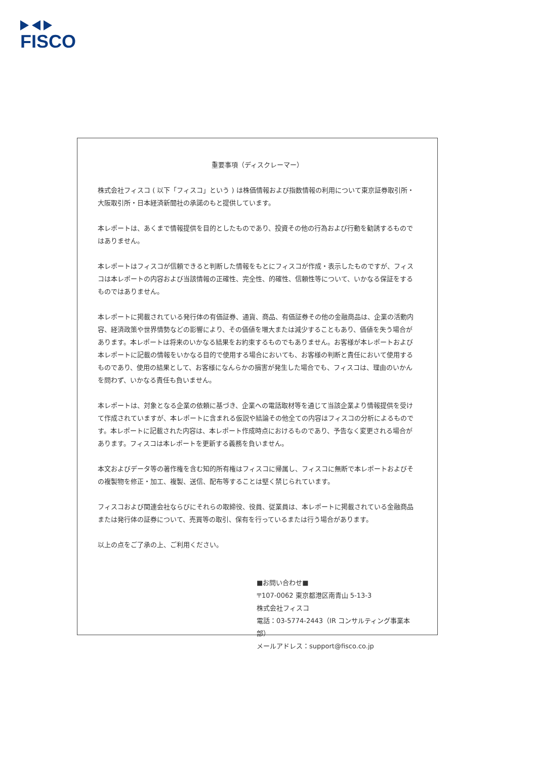FISCO
重要事項（ディスクレーマー）
株式会社フィスコ ( 以下「フィスコ」という ) は株価情報および指数情報の利用について東京証券取引所・大阪取引所・日本経済新聞社の承諾のもと提供しています。
本レポートは、あくまで情報提供を目的としたものであり、投資その他の行為および行動を勧誘するものではありません。
本レポートはフィスコが信頼できると判断した情報をもとにフィスコが作成・表示したものですが、フィスコは本レポートの内容および当該情報の正確性、完全性、的確性、信頼性等について、いかなる保証をするものではありません。
本レポートに掲載されている発行体の有価証券、通貨、商品、有価証券その他の金融商品は、企業の活動内容、経済政策や世界情勢などの影響により、その価値を増大または減少することもあり、価値を失う場合があります。本レポートは将来のいかなる結果をお約束するものでもありません。お客様が本レポートおよび本レポートに記載の情報をいかなる目的で使用する場合においても、お客様の判断と責任において使用するものであり、使用の結果として、お客様になんらかの損害が発生した場合でも、フィスコは、理由のいかんを問わず、いかなる責任も負いません。
本レポートは、対象となる企業の依頼に基づき、企業への電話取材等を通じて当該企業より情報提供を受けて作成されていますが、本レポートに含まれる仮説や結論その他全ての内容はフィスコの分析によるものです。本レポートに記載された内容は、本レポート作成時点におけるものであり、予告なく変更される場合があります。フィスコは本レポートを更新する義務を負いません。
本文およびデータ等の著作権を含む知的所有権はフィスコに帰属し、フィスコに無断で本レポートおよびその複製物を修正・加工、複製、送信、配布等することは堅く禁じられています。
フィスコおよび関連会社ならびにそれらの取締役、役員、従業員は、本レポートに掲載されている金融商品または発行体の証券について、売買等の取引、保有を行っているまたは行う場合があります。
以上の点をご了承の上、ご利用ください。
■お問い合わせ■
〒107-0062 東京都港区南青山 5-13-3
株式会社フィスコ
電話：03-5774-2443（IR コンサルティング事業本部）
メールアドレス：support@fisco.co.jp